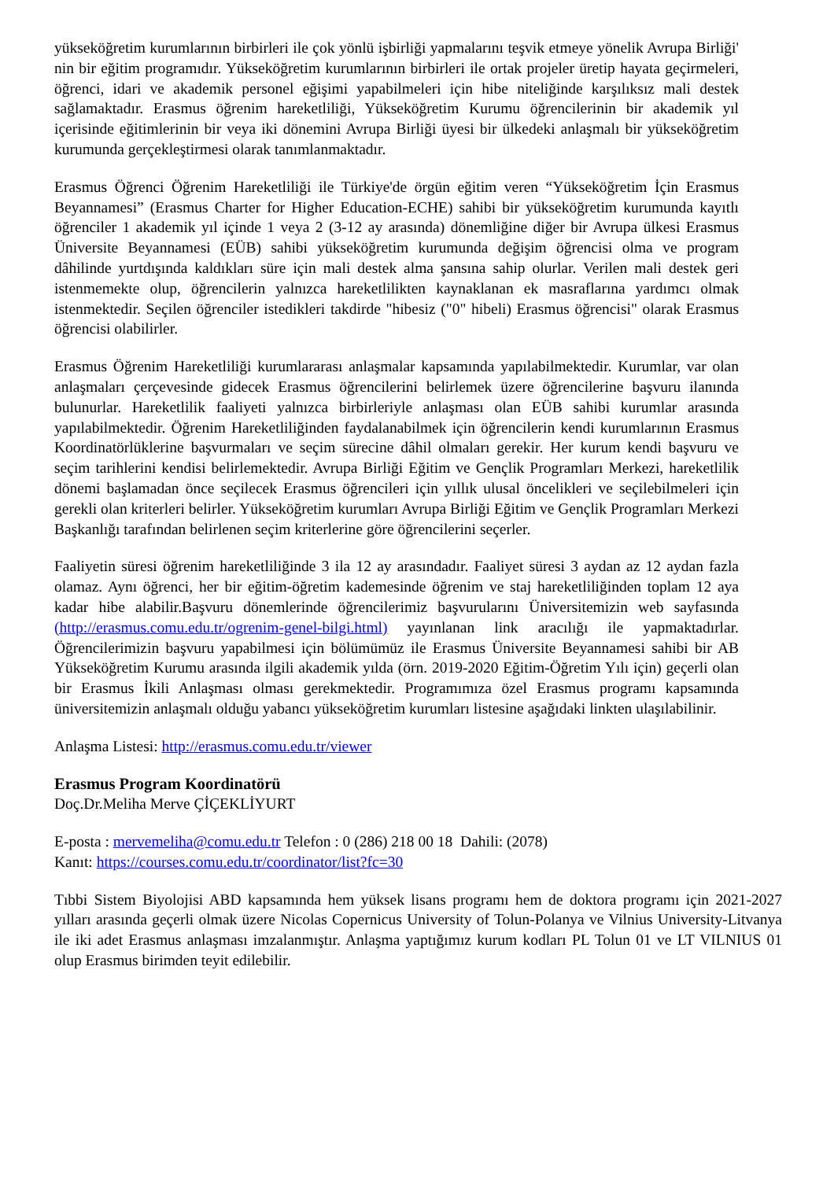yükseköğretim kurumlarının birbirleri ile çok yönlü işbirliği yapmalarını teşvik etmeye yönelik Avrupa Birliği' nin bir eğitim programıdır. Yükseköğretim kurumlarının birbirleri ile ortak projeler üretip hayata geçirmeleri, öğrenci, idari ve akademik personel eğişimi yapabilmeleri için hibe niteliğinde karşılıksız mali destek sağlamaktadır. Erasmus öğrenim hareketliliği, Yükseköğretim Kurumu öğrencilerinin bir akademik yıl içerisinde eğitimlerinin bir veya iki dönemini Avrupa Birliği üyesi bir ülkedeki anlaşmalı bir yükseköğretim kurumunda gerçekleştirmesi olarak tanımlanmaktadır.
Erasmus Öğrenci Öğrenim Hareketliliği ile Türkiye'de örgün eğitim veren “Yükseköğretim İçin Erasmus Beyannamesi” (Erasmus Charter for Higher Education-ECHE) sahibi bir yükseköğretim kurumunda kayıtlı öğrenciler 1 akademik yıl içinde 1 veya 2 (3-12 ay arasında) dönemliğine diğer bir Avrupa ülkesi Erasmus Üniversite Beyannamesi (EÜB) sahibi yükseköğretim kurumunda değişim öğrencisi olma ve program dâhilinde yurtdışında kaldıkları süre için mali destek alma şansına sahip olurlar. Verilen mali destek geri istenmemekte olup, öğrencilerin yalnızca hareketlilikten kaynaklanan ek masraflarına yardımcı olmak istenmektedir. Seçilen öğrenciler istedikleri takdirde "hibesiz ("0" hibeli) Erasmus öğrencisi" olarak Erasmus öğrencisi olabilirler.
Erasmus Öğrenim Hareketliliği kurumlararası anlaşmalar kapsamında yapılabilmektedir. Kurumlar, var olan anlaşmaları çerçevesinde gidecek Erasmus öğrencilerini belirlemek üzere öğrencilerine başvuru ilanında bulunurlar. Hareketlilik faaliyeti yalnızca birbirleriyle anlaşması olan EÜB sahibi kurumlar arasında yapılabilmektedir. Öğrenim Hareketliliğinden faydalanabilmek için öğrencilerin kendi kurumlarının Erasmus Koordinatörlüklerine başvurmaları ve seçim sürecine dâhil olmaları gerekir. Her kurum kendi başvuru ve seçim tarihlerini kendisi belirlemektedir. Avrupa Birliği Eğitim ve Gençlik Programları Merkezi, hareketlilik dönemi başlamadan önce seçilecek Erasmus öğrencileri için yıllık ulusal öncelikleri ve seçilebilmeleri için gerekli olan kriterleri belirler. Yükseköğretim kurumları Avrupa Birliği Eğitim ve Gençlik Programları Merkezi Başkanlığı tarafından belirlenen seçim kriterlerine göre öğrencilerini seçerler.
Faaliyetin süresi öğrenim hareketliliğinde 3 ila 12 ay arasındadır. Faaliyet süresi 3 aydan az 12 aydan fazla olamaz. Aynı öğrenci, her bir eğitim-öğretim kademesinde öğrenim ve staj hareketliliğinden toplam 12 aya kadar hibe alabilir.Başvuru dönemlerinde öğrencilerimiz başvurularını Üniversitemizin web sayfasında (http://erasmus.comu.edu.tr/ogrenim-genel-bilgi.html) yayınlanan link aracılığı ile yapmaktadırlar. Öğrencilerimizin başvuru yapabilmesi için bölümümüz ile Erasmus Üniversite Beyannamesi sahibi bir AB Yükseköğretim Kurumu arasında ilgili akademik yılda (örn. 2019-2020 Eğitim-Öğretim Yılı için) geçerli olan bir Erasmus İkili Anlaşması olması gerekmektedir. Programımıza özel Erasmus programı kapsamında üniversitemizin anlaşmalı olduğu yabancı yükseköğretim kurumları listesine aşağıdaki linkten ulaşılabilinir.
Anlaşma Listesi: http://erasmus.comu.edu.tr/viewer
Erasmus Program Koordinatörü
Doç.Dr.Meliha Merve ÇİÇEKLİYURT
E-posta : mervemeliha@comu.edu.tr Telefon : 0 (286) 218 00 18 Dahili: (2078)
Kanıt: https://courses.comu.edu.tr/coordinator/list?fc=30
Tıbbi Sistem Biyolojisi ABD kapsamında hem yüksek lisans programı hem de doktora programı için 2021-2027 yılları arasında geçerli olmak üzere Nicolas Copernicus University of Tolun-Polanya ve Vilnius University-Litvanya ile iki adet Erasmus anlaşması imzalanmıştır. Anlaşma yaptığımız kurum kodları PL Tolun 01 ve LT VILNIUS 01 olup Erasmus birimden teyit edilebilir.